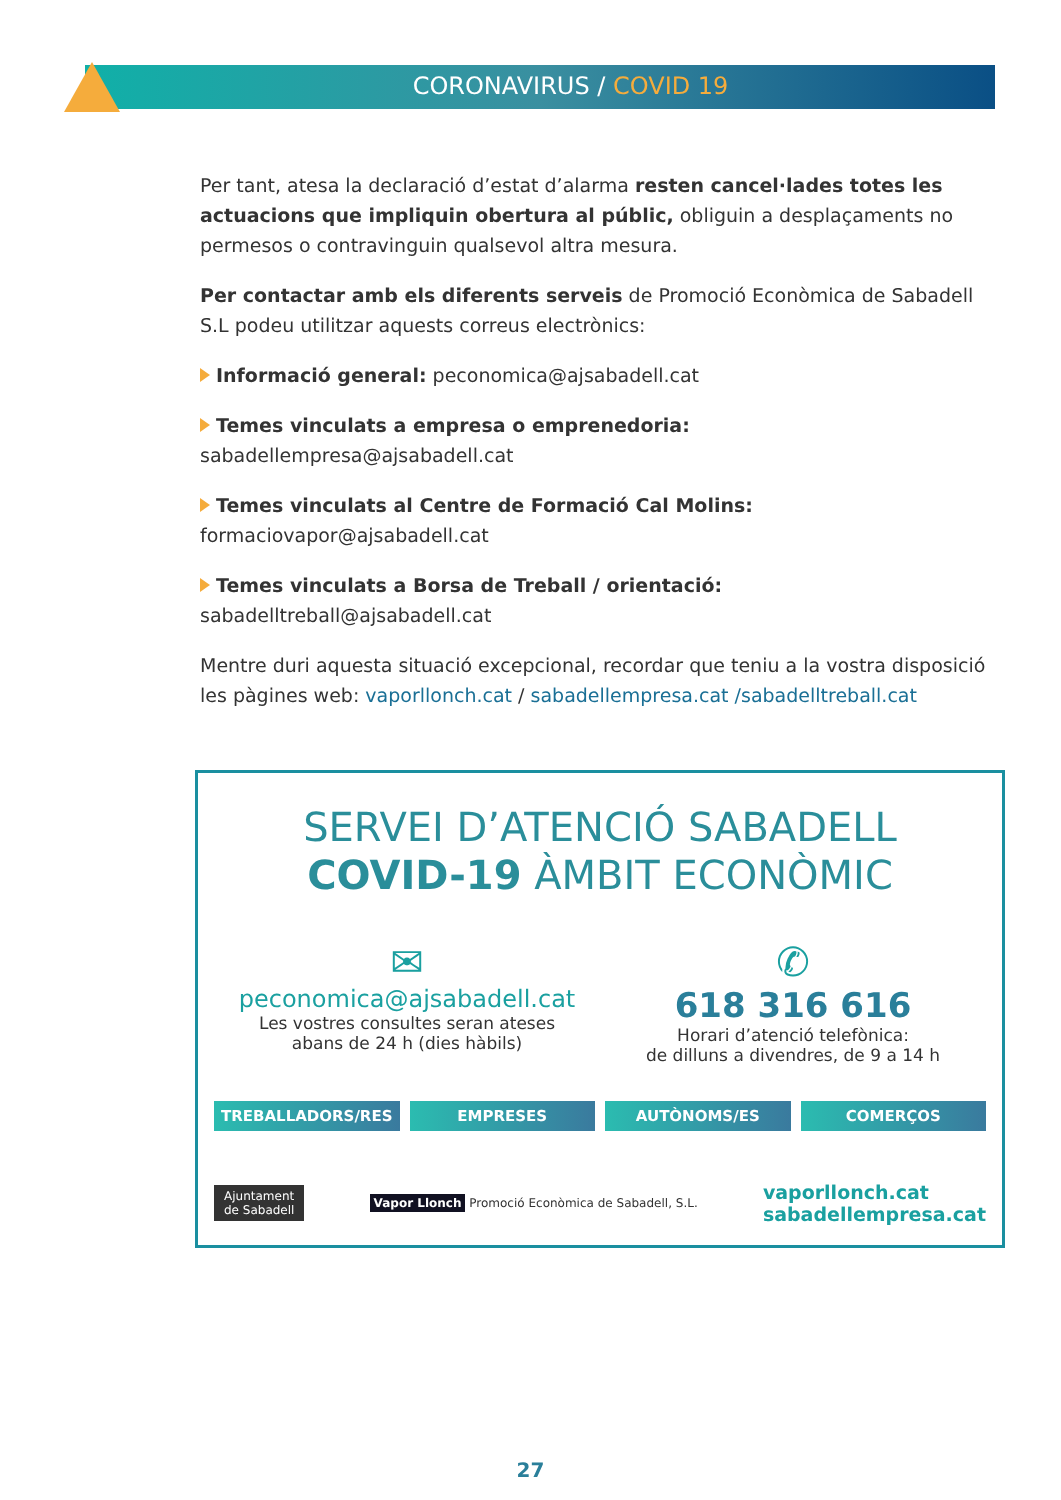CORONAVIRUS / COVID 19
Per tant, atesa la declaració d’estat d’alarma resten cancel·lades totes les actuacions que impliquin obertura al públic, obliguin a desplaçaments no permesos o contravinguin qualsevol altra mesura.
Per contactar amb els diferents serveis de Promoció Econòmica de Sabadell S.L podeu utilitzar aquests correus electrònics:
Informació general: peconomica@ajsabadell.cat
Temes vinculats a empresa o emprenedoria: sabadellempresa@ajsabadell.cat
Temes vinculats al Centre de Formació Cal Molins: formaciovapor@ajsabadell.cat
Temes vinculats a Borsa de Treball / orientació: sabadelltreball@ajsabadell.cat
Mentre duri aquesta situació excepcional, recordar que teniu a la vostra disposició les pàgines web: vaporllonch.cat / sabadellempresa.cat /sabadelltreball.cat
SERVEI D’ATENCIÓ SABADELL
COVID-19 ÀMBIT ECONÒMIC
✉
peconomica@ajsabadell.cat
Les vostres consultes seran ateses
abans de 24 h (dies hàbils)
✆
618 316 616
Horari d’atenció telefònica:
de dilluns a divendres, de 9 a 14 h
TREBALLADORS/RES EMPRESES AUTÒNOMS/ES COMERÇOS
Ajuntament
de Sabadell
Vapor Llonch Promoció Econòmica de Sabadell, S.L.
vaporllonch.cat
sabadellempresa.cat
27